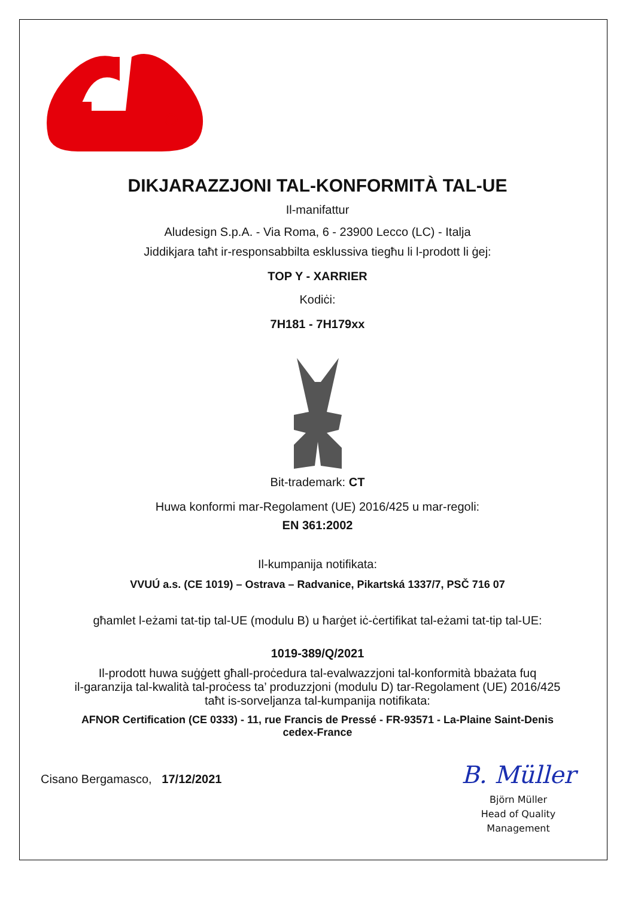DIKJARAZZJONI TAL-KONFORMITÀ TAL-UE
Il-manifattur
Aludesign S.p.A. - Via Roma, 6 - 23900 Lecco (LC) - Italja
Jiddikjara taħt ir-responsabbilta esklussiva tiegħu li l-prodott li ġej:
TOP Y - XARRIER
Kodiċi:
7H181 - 7H179xx
Bit-trademark: CT
Huwa konformi mar-Regolament (UE) 2016/425 u mar-regoli:
EN 361:2002
Il-kumpanija notifikata:
VVUÚ a.s. (CE 1019) – Ostrava – Radvanice, Pikartská 1337/7, PSČ 716 07
għamlet l-eżami tat-tip tal-UE (modulu B) u ħarġet iċ-ċertifikat tal-eżami tat-tip tal-UE:
1019-389/Q/2021
Il-prodott huwa suġġett għall-proċedura tal-evalwazzjoni tal-konformità bbażata fuq
il-garanzija tal-kwalità tal-proċess ta’ produzzjoni (modulu D) tar-Regolament (UE) 2016/425
taħt is-sorveljanza tal-kumpanija notifikata:
AFNOR Certification (CE 0333) - 11, rue Francis de Pressé - FR-93571 - La-Plaine Saint-Denis
cedex-France
Cisano Bergamasco, 17/12/2021
B. Müller
Björn Müller
Head of Quality
Management